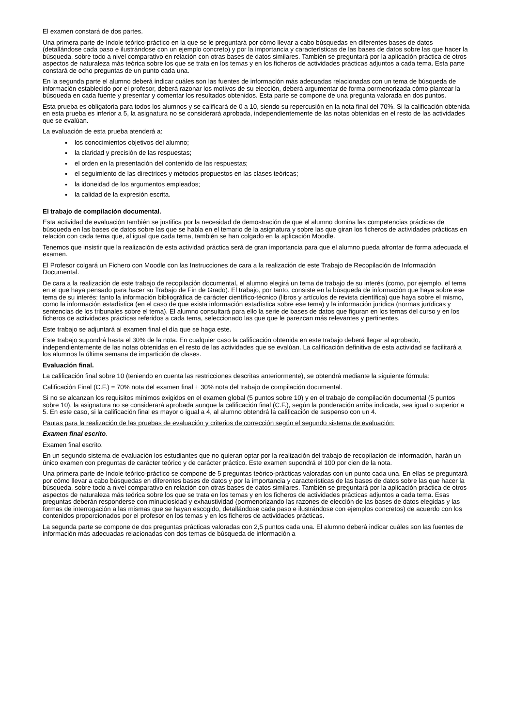El examen constará de dos partes.
Una primera parte de índole teórico-práctico en la que se le preguntará por cómo llevar a cabo búsquedas en diferentes bases de datos (detallándose cada paso e ilustrándose con un ejemplo concreto) y por la importancia y características de las bases de datos sobre las que hacer la búsqueda, sobre todo a nivel comparativo en relación con otras bases de datos similares. También se preguntará por la aplicación práctica de otros aspectos de naturaleza más teórica sobre los que se trata en los temas y en los ficheros de actividades prácticas adjuntos a cada tema. Esta parte constará de ocho preguntas de un punto cada una.
En la segunda parte el alumno deberá indicar cuáles son las fuentes de información más adecuadas relacionadas con un tema de búsqueda de información establecido por el profesor, deberá razonar los motivos de su elección, deberá argumentar de forma pormenorizada cómo plantear la búsqueda en cada fuente y presentar y comentar los resultados obtenidos. Esta parte se compone de una pregunta valorada en dos puntos.
Esta prueba es obligatoria para todos los alumnos y se calificará de 0 a 10, siendo su repercusión en la nota final del 70%. Si la calificación obtenida en esta prueba es inferior a 5, la asignatura no se considerará aprobada, independientemente de las notas obtenidas en el resto de las actividades que se evalúan.
La evaluación de esta prueba atenderá a:
• los conocimientos objetivos del alumno;
• la claridad y precisión de las respuestas;
• el orden en la presentación del contenido de las respuestas;
• el seguimiento de las directrices y métodos propuestos en las clases teóricas;
• la idoneidad de los argumentos empleados;
• la calidad de la expresión escrita.
El trabajo de compilación documental.
Esta actividad de evaluación también se justifica por la necesidad de demostración de que el alumno domina las competencias prácticas de búsqueda en las bases de datos sobre las que se habla en el temario de la asignatura y sobre las que giran los ficheros de actividades prácticas en relación con cada tema que, al igual que cada tema, también se han colgado en la aplicación Moodle.
Tenemos que insistir que la realización de esta actividad práctica será de gran importancia para que el alumno pueda afrontar de forma adecuada el examen.
El Profesor colgará un Fichero con Moodle con las Instrucciones de cara a la realización de este Trabajo de Recopilación de Información Documental.
De cara a la realización de este trabajo de recopilación documental, el alumno elegirá un tema de trabajo de su interés (como, por ejemplo, el tema en el que haya pensado para hacer su Trabajo de Fin de Grado). El trabajo, por tanto, consiste en la búsqueda de información que haya sobre ese tema de su interés: tanto la información bibliográfica de carácter científico-técnico (libros y artículos de revista científica) que haya sobre el mismo, como la información estadística (en el caso de que exista información estadística sobre ese tema) y la información jurídica (normas jurídicas y sentencias de los tribunales sobre el tema). El alumno consultará para ello la serie de bases de datos que figuran en los temas del curso y en los ficheros de actividades prácticas referidos a cada tema, seleccionado las que que le parezcan más relevantes y pertinentes.
Este trabajo se adjuntará al examen final el día que se haga este.
Este trabajo supondrá hasta el 30% de la nota. En cualquier caso la calificación obtenida en este trabajo deberá llegar al aprobado, independientemente de las notas obtenidas en el resto de las actividades que se evalúan. La calificación definitiva de esta actividad se facilitará a los alumnos la última semana de impartición de clases.
Evaluación final.
La calificación final sobre 10 (teniendo en cuenta las restricciones descritas anteriormente), se obtendrá mediante la siguiente fórmula:
Calificación Final (C.F.) = 70% nota del examen final + 30% nota del trabajo de compilación documental.
Si no se alcanzan los requisitos mínimos exigidos en el examen global (5 puntos sobre 10) y en el trabajo de compilación documental (5 puntos sobre 10), la asignatura no se considerará aprobada aunque la calificación final (C.F.), según la ponderación arriba indicada, sea igual o superior a 5. En este caso, si la calificación final es mayor o igual a 4, al alumno obtendrá la calificación de suspenso con un 4.
Pautas para la realización de las pruebas de evaluación y criterios de corrección según el segundo sistema de evaluación:
Examen final escrito.
Examen final escrito.
En un segundo sistema de evaluación los estudiantes que no quieran optar por la realización del trabajo de recopilación de información, harán un único examen con preguntas de carácter teórico y de carácter práctico. Este examen supondrá el 100 por cien de la nota.
Una primera parte de índole teórico-práctico se compone de 5 preguntas teórico-prácticas valoradas con un punto cada una. En ellas se preguntará por cómo llevar a cabo búsquedas en diferentes bases de datos y por la importancia y características de las bases de datos sobre las que hacer la búsqueda, sobre todo a nivel comparativo en relación con otras bases de datos similares. También se preguntará por la aplicación práctica de otros aspectos de naturaleza más teórica sobre los que se trata en los temas y en los ficheros de actividades prácticas adjuntos a cada tema. Esas preguntas deberán responderse con minuciosidad y exhaustividad (pormenorizando las razones de elección de las bases de datos elegidas y las formas de interrogación a las mismas que se hayan escogido, detallándose cada paso e ilustrándose con ejemplos concretos) de acuerdo con los contenidos proporcionados por el profesor en los temas y en los ficheros de actividades prácticas.
La segunda parte se compone de dos preguntas prácticas valoradas con 2,5 puntos cada una. El alumno deberá indicar cuáles son las fuentes de información más adecuadas relacionadas con dos temas de búsqueda de información a